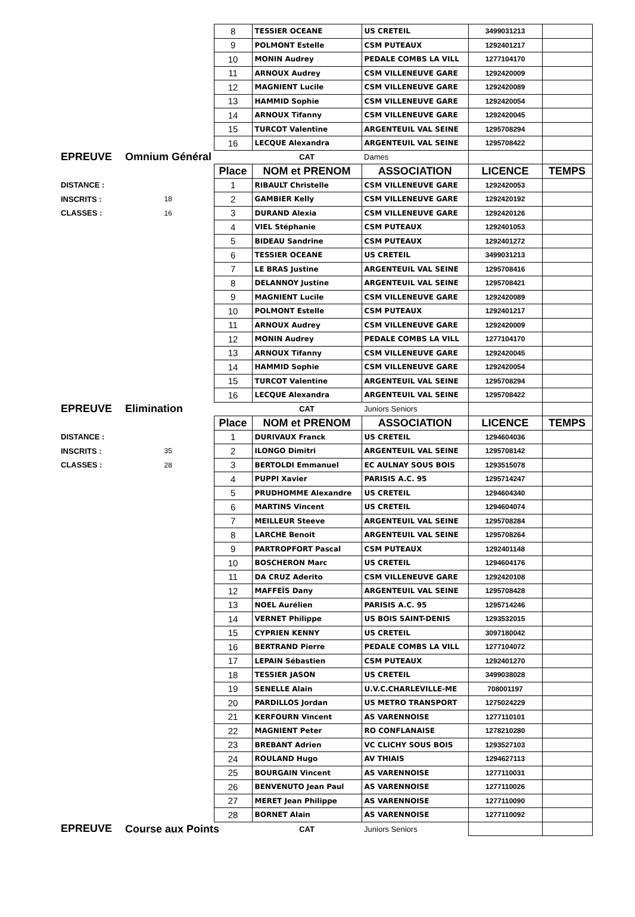| | | 8 | TESSIER OCEANE | US CRETEIL | 3499031213 | |
| | | 9 | POLMONT Estelle | CSM PUTEAUX | 1292401217 | |
| | | 10 | MONIN Audrey | PEDALE COMBS LA VILL | 1277104170 | |
| | | 11 | ARNOUX Audrey | CSM VILLENEUVE GARE | 1292420009 | |
| | | 12 | MAGNIENT Lucile | CSM VILLENEUVE GARE | 1292420089 | |
| | | 13 | HAMMID Sophie | CSM VILLENEUVE GARE | 1292420054 | |
| | | 14 | ARNOUX Tifanny | CSM VILLENEUVE GARE | 1292420045 | |
| | | 15 | TURCOT Valentine | ARGENTEUIL VAL SEINE | 1295708294 | |
| | | 16 | LECQUE Alexandra | ARGENTEUIL VAL SEINE | 1295708422 | |
| EPREUVE | Omnium Général | | CAT | Dames | | |
| | | Place | NOM et PRENOM | ASSOCIATION | LICENCE | TEMPS |
| DISTANCE : | | 1 | RIBAULT Christelle | CSM VILLENEUVE GARE | 1292420053 | |
| INSCRITS : | 18 | 2 | GAMBIER Kelly | CSM VILLENEUVE GARE | 1292420192 | |
| CLASSES : | 16 | 3 | DURAND Alexia | CSM VILLENEUVE GARE | 1292420126 | |
| | | 4 | VIEL Stéphanie | CSM PUTEAUX | 1292401053 | |
| | | 5 | BIDEAU Sandrine | CSM PUTEAUX | 1292401272 | |
| | | 6 | TESSIER OCEANE | US CRETEIL | 3499031213 | |
| | | 7 | LE BRAS Justine | ARGENTEUIL VAL SEINE | 1295708416 | |
| | | 8 | DELANNOY Justine | ARGENTEUIL VAL SEINE | 1295708421 | |
| | | 9 | MAGNIENT Lucile | CSM VILLENEUVE GARE | 1292420089 | |
| | | 10 | POLMONT Estelle | CSM PUTEAUX | 1292401217 | |
| | | 11 | ARNOUX Audrey | CSM VILLENEUVE GARE | 1292420009 | |
| | | 12 | MONIN Audrey | PEDALE COMBS LA VILL | 1277104170 | |
| | | 13 | ARNOUX Tifanny | CSM VILLENEUVE GARE | 1292420045 | |
| | | 14 | HAMMID Sophie | CSM VILLENEUVE GARE | 1292420054 | |
| | | 15 | TURCOT Valentine | ARGENTEUIL VAL SEINE | 1295708294 | |
| | | 16 | LECQUE Alexandra | ARGENTEUIL VAL SEINE | 1295708422 | |
| EPREUVE | Elimination | | CAT | Juniors Seniors | | |
| | | Place | NOM et PRENOM | ASSOCIATION | LICENCE | TEMPS |
| DISTANCE : | | 1 | DURIVAUX Franck | US CRETEIL | 1294604036 | |
| INSCRITS : | 35 | 2 | ILONGO Dimitri | ARGENTEUIL VAL SEINE | 1295708142 | |
| CLASSES : | 28 | 3 | BERTOLDI Emmanuel | EC AULNAY SOUS BOIS | 1293515078 | |
| | | 4 | PUPPI Xavier | PARISIS A.C. 95 | 1295714247 | |
| | | 5 | PRUDHOMME Alexandre | US CRETEIL | 1294604340 | |
| | | 6 | MARTINS Vincent | US CRETEIL | 1294604074 | |
| | | 7 | MEILLEUR Steeve | ARGENTEUIL VAL SEINE | 1295708284 | |
| | | 8 | LARCHE Benoit | ARGENTEUIL VAL SEINE | 1295708264 | |
| | | 9 | PARTROPFORT Pascal | CSM PUTEAUX | 1292401148 | |
| | | 10 | BOSCHERON Marc | US CRETEIL | 1294604176 | |
| | | 11 | DA CRUZ Aderito | CSM VILLENEUVE GARE | 1292420108 | |
| | | 12 | MAFFEÏS Dany | ARGENTEUIL VAL SEINE | 1295708428 | |
| | | 13 | NOEL Aurélien | PARISIS A.C. 95 | 1295714246 | |
| | | 14 | VERNET Philippe | US BOIS SAINT-DENIS | 1293532015 | |
| | | 15 | CYPRIEN KENNY | US CRETEIL | 3097180042 | |
| | | 16 | BERTRAND Pierre | PEDALE COMBS LA VILL | 1277104072 | |
| | | 17 | LEPAIN Sébastien | CSM PUTEAUX | 1292401270 | |
| | | 18 | TESSIER JASON | US CRETEIL | 3499038028 | |
| | | 19 | SENELLE Alain | U.V.C.CHARLEVILLE-ME | 708001197 | |
| | | 20 | PARDILLOS Jordan | US METRO TRANSPORT | 1275024229 | |
| | | 21 | KERFOURN Vincent | AS VARENNOISE | 1277110101 | |
| | | 22 | MAGNIENT Peter | RO CONFLANAISE | 1278210280 | |
| | | 23 | BREBANT Adrien | VC CLICHY SOUS BOIS | 1293527103 | |
| | | 24 | ROULAND Hugo | AV THIAIS | 1294627113 | |
| | | 25 | BOURGAIN Vincent | AS VARENNOISE | 1277110031 | |
| | | 26 | BENVENUTO Jean Paul | AS VARENNOISE | 1277110026 | |
| | | 27 | MERET Jean Philippe | AS VARENNOISE | 1277110090 | |
| | | 28 | BORNET Alain | AS VARENNOISE | 1277110092 | |
| EPREUVE | Course aux Points | | CAT | Juniors Seniors | | |